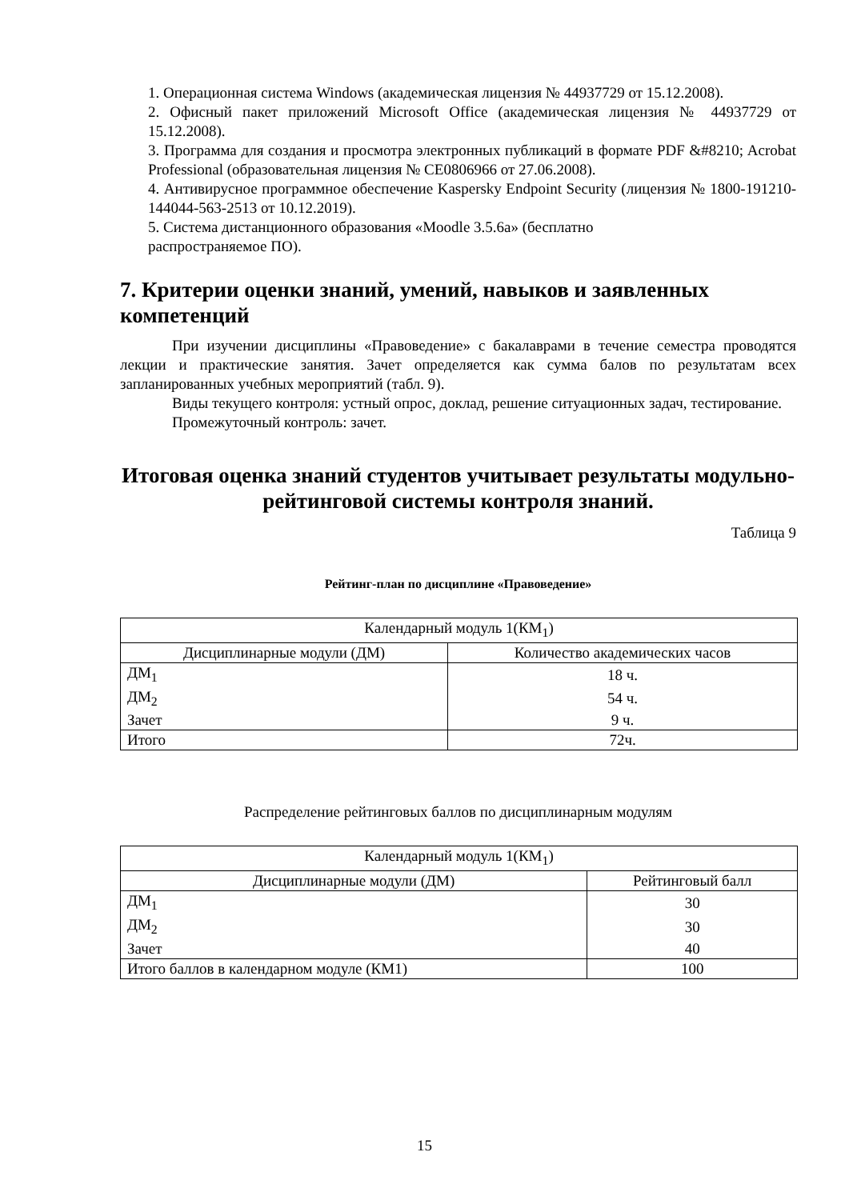1. Операционная система Windows (академическая лицензия № 44937729 от 15.12.2008).
2. Офисный пакет приложений Microsoft Office (академическая лицензия № 44937729 от 15.12.2008).
3. Программа для создания и просмотра электронных публикаций в формате PDF &#8210; Acrobat Professional (образовательная лицензия № CE0806966 от 27.06.2008).
4. Антивирусное программное обеспечение Kaspersky Endpoint Security (лицензия № 1800-191210-144044-563-2513 от 10.12.2019).
5. Система дистанционного образования «Moodle 3.5.6a» (бесплатно
распространяемое ПО).
7. Критерии оценки знаний, умений, навыков и заявленных компетенций
При изучении дисциплины «Правоведение» с бакалаврами в течение семестра проводятся лекции и практические занятия. Зачет определяется как сумма балов по результатам всех запланированных учебных мероприятий (табл. 9).
Виды текущего контроля: устный опрос, доклад, решение ситуационных задач, тестирование.
Промежуточный контроль: зачет.
Итоговая оценка знаний студентов учитывает результаты модульно-рейтинговой системы контроля знаний.
Таблица 9
Рейтинг-план по дисциплине «Правоведение»
| Календарный модуль 1(КМ<sub>1</sub>) | |
| --- | --- |
| Дисциплинарные модули (ДМ) | Количество академических часов |
| ДМ<sub>1</sub> | 18 ч. |
| ДМ<sub>2</sub> | 54 ч. |
| Зачет | 9 ч. |
| Итого | 72ч. |
Распределение рейтинговых баллов по дисциплинарным модулям
| Календарный модуль 1(КМ<sub>1</sub>) | |
| --- | --- |
| Дисциплинарные модули (ДМ) | Рейтинговый балл |
| ДМ<sub>1</sub> | 30 |
| ДМ<sub>2</sub> | 30 |
| Зачет | 40 |
| Итого баллов в календарном модуле (КМ1) | 100 |
15